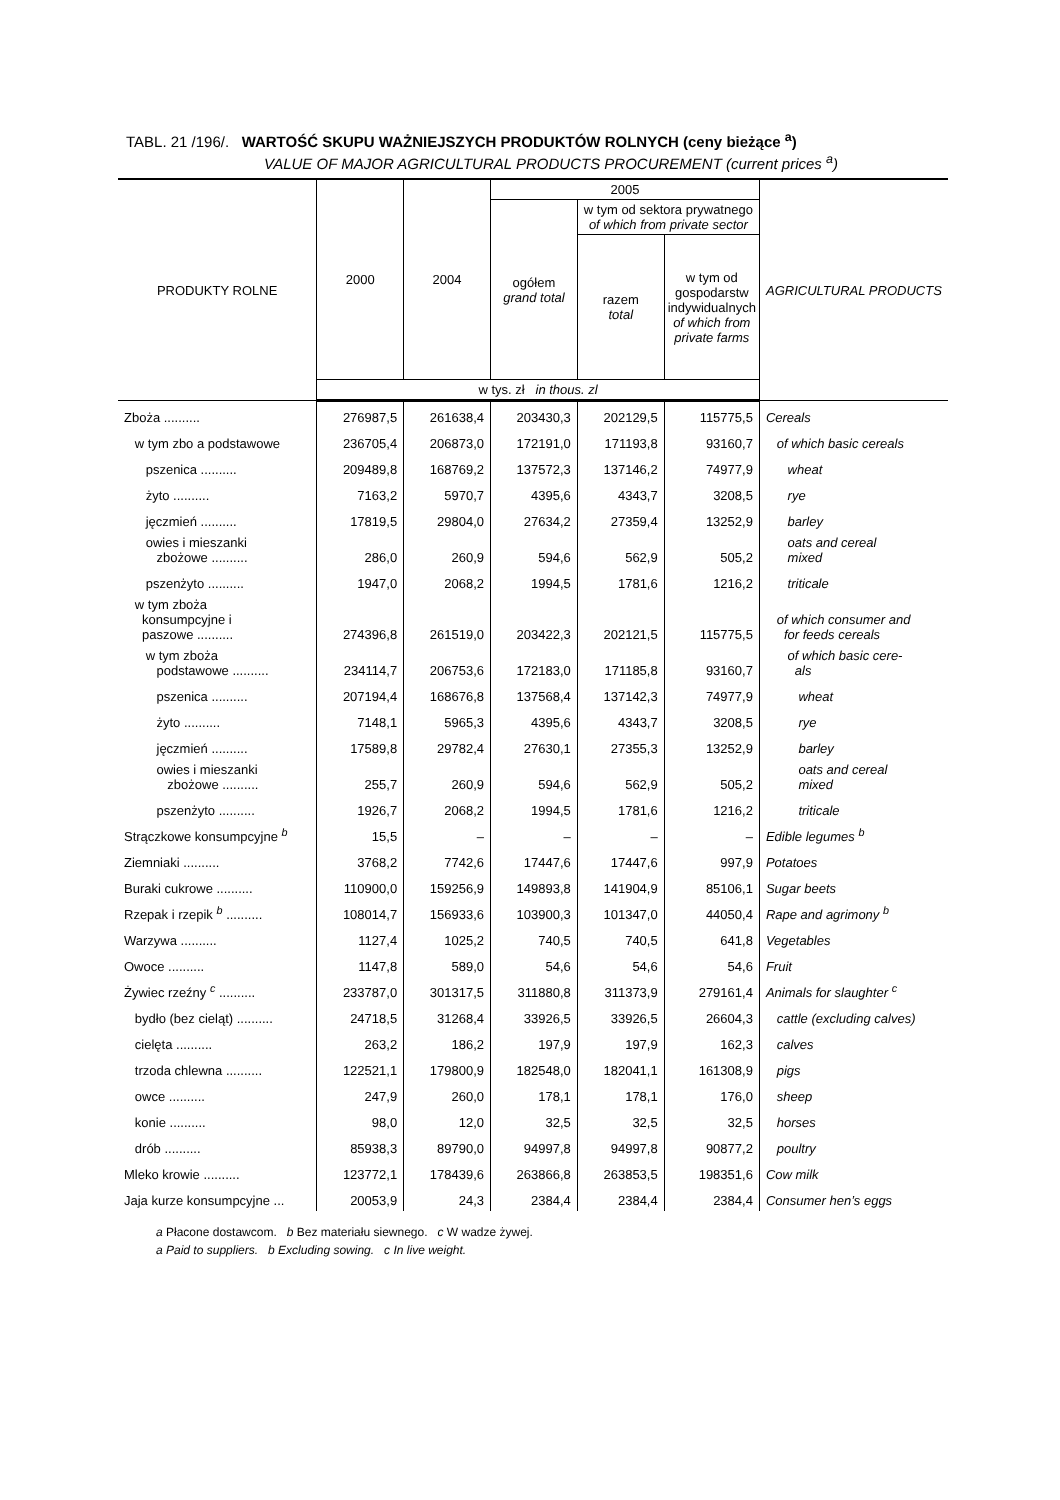TABL. 21 /196/. WARTOŚĆ SKUPU WAŻNIEJSZYCH PRODUKTÓW ROLNYCH (ceny bieżące <sup>a</sup>)
VALUE OF MAJOR AGRICULTURAL PRODUCTS PROCUREMENT (current prices <sup>a</sup>)
| PRODUKTY ROLNE | 2000 | 2004 | 2005 | | | AGRICULTURAL PRODUCTS |
| --- | --- | --- | --- | --- | --- | --- |
| | | | ogółem grand total | w tym od sektora prywatnego of which from private sector | | |
| | | | | razem total | w tym od gospodarstw indywidualnych of which from private farms | |
| | w tys. zł in thous. zl | | | | | |
| Zboża .......... | 276987,5 | 261638,4 | 203430,3 | 202129,5 | 115775,5 | Cereals |
| w tym zbo a podstawowe | 236705,4 | 206873,0 | 172191,0 | 171193,8 | 93160,7 | of which basic cereals |
| pszenica .......... | 209489,8 | 168769,2 | 137572,3 | 137146,2 | 74977,9 | wheat |
| żyto .......... | 7163,2 | 5970,7 | 4395,6 | 4343,7 | 3208,5 | rye |
| jęczmień .......... | 17819,5 | 29804,0 | 27634,2 | 27359,4 | 13252,9 | barley |
| owies i mieszanki zbożowe .......... | 286,0 | 260,9 | 594,6 | 562,9 | 505,2 | oats and cereal mixed |
| pszenżyto .......... | 1947,0 | 2068,2 | 1994,5 | 1781,6 | 1216,2 | triticale |
| w tym zboża konsumpcyjne i paszowe .......... | 274396,8 | 261519,0 | 203422,3 | 202121,5 | 115775,5 | of which consumer and for feeds cereals |
| w tym zboża podstawowe .......... | 234114,7 | 206753,6 | 172183,0 | 171185,8 | 93160,7 | of which basic cere- als |
| pszenica .......... | 207194,4 | 168676,8 | 137568,4 | 137142,3 | 74977,9 | wheat |
| żyto .......... | 7148,1 | 5965,3 | 4395,6 | 4343,7 | 3208,5 | rye |
| jęczmień .......... | 17589,8 | 29782,4 | 27630,1 | 27355,3 | 13252,9 | barley |
| owies i mieszanki zbożowe .......... | 255,7 | 260,9 | 594,6 | 562,9 | 505,2 | oats and cereal mixed |
| pszenżyto .......... | 1926,7 | 2068,2 | 1994,5 | 1781,6 | 1216,2 | triticale |
| Strączkowe konsumpcyjne <sup>b</sup> | 15,5 | – | – | – | – | Edible legumes <sup>b</sup> |
| Ziemniaki .......... | 3768,2 | 7742,6 | 17447,6 | 17447,6 | 997,9 | Potatoes |
| Buraki cukrowe .......... | 110900,0 | 159256,9 | 149893,8 | 141904,9 | 85106,1 | Sugar beets |
| Rzepak i rzepik <sup>b</sup> .......... | 108014,7 | 156933,6 | 103900,3 | 101347,0 | 44050,4 | Rape and agrimony <sup>b</sup> |
| Warzywa .......... | 1127,4 | 1025,2 | 740,5 | 740,5 | 641,8 | Vegetables |
| Owoce .......... | 1147,8 | 589,0 | 54,6 | 54,6 | 54,6 | Fruit |
| Żywiec rzeźny <sup>c</sup> .......... | 233787,0 | 301317,5 | 311880,8 | 311373,9 | 279161,4 | Animals for slaughter <sup>c</sup> |
| bydło (bez cieląt) .......... | 24718,5 | 31268,4 | 33926,5 | 33926,5 | 26604,3 | cattle (excluding calves) |
| cielęta .......... | 263,2 | 186,2 | 197,9 | 197,9 | 162,3 | calves |
| trzoda chlewna .......... | 122521,1 | 179800,9 | 182548,0 | 182041,1 | 161308,9 | pigs |
| owce .......... | 247,9 | 260,0 | 178,1 | 178,1 | 176,0 | sheep |
| konie .......... | 98,0 | 12,0 | 32,5 | 32,5 | 32,5 | horses |
| drób .......... | 85938,3 | 89790,0 | 94997,8 | 94997,8 | 90877,2 | poultry |
| Mleko krowie .......... | 123772,1 | 178439,6 | 263866,8 | 263853,5 | 198351,6 | Cow milk |
| Jaja kurze konsumpcyjne ... | 20053,9 | 24,3 | 2384,4 | 2384,4 | 2384,4 | Consumer hen’s eggs |
a Płacone dostawcom. b Bez materiału siewnego. c W wadze żywej.
a Paid to suppliers. b Excluding sowing. c In live weight.